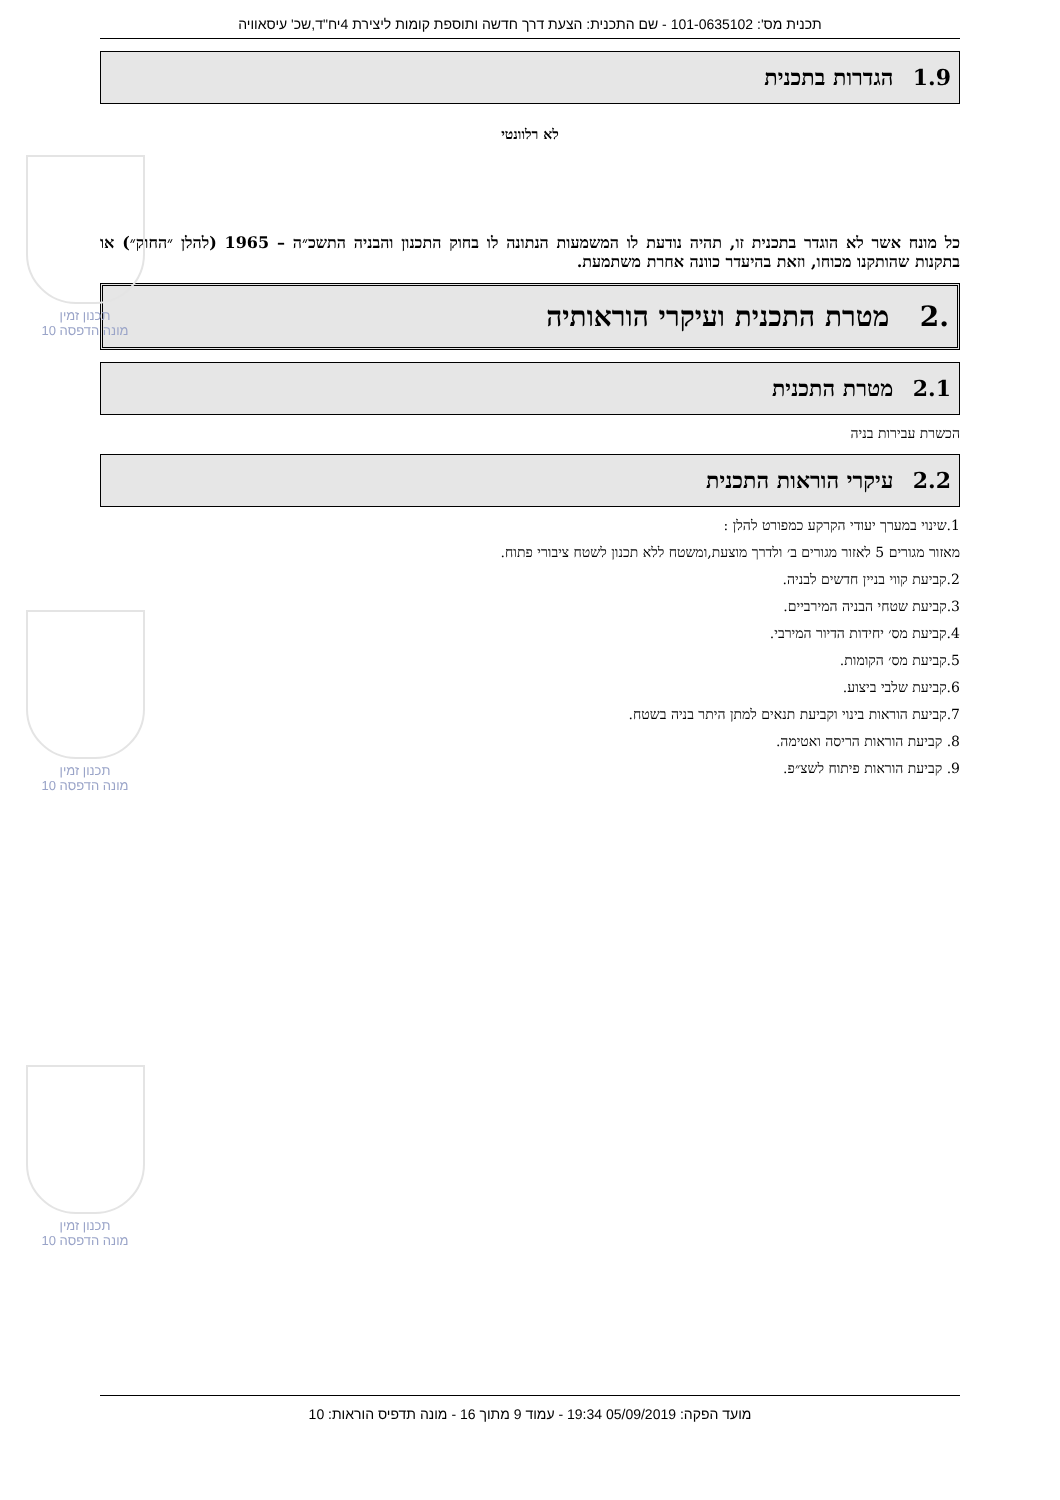תכנון זמין
מונה הדפסה 10
תכנון זמין
מונה הדפסה 10
תכנון זמין
מונה הדפסה 10
תכנית מס': 101-0635102 - שם התכנית: הצעת דרך חדשה ותוספת קומות ליצירת 4יח"ד,שכ' עיסאוויה
1.9 הגדרות בתכנית
לא רלוונטי
כל מונח אשר לא הוגדר בתכנית זו, תהיה נודעת לו המשמעות הנתונה לו בחוק התכנון והבניה התשכ״ה – 1965 (להלן ״החוק״) או בתקנות שהותקנו מכוחו, וזאת בהיעדר כוונה אחרת משתמעת.
.2 מטרת התכנית ועיקרי הוראותיה
2.1 מטרת התכנית
הכשרת עבירות בניה
2.2 עיקרי הוראות התכנית
1.שינוי במערך יעודי הקרקע כמפורט להלן :
מאזור מגורים 5 לאזור מגורים ב׳ ולדרך מוצעת,ומשטח ללא תכנון לשטח ציבורי פתוח.
2.קביעת קווי בניין חדשים לבניה.
3.קביעת שטחי הבניה המירביים.
4.קביעת מס׳ יחידות הדיור המירבי.
5.קביעת מס׳ הקומות.
6.קביעת שלבי ביצוע.
7.קביעת הוראות בינוי וקביעת תנאים למתן היתר בניה בשטח.
8. קביעת הוראות הריסה ואטימה.
9. קביעת הוראות פיתוח לשצ״פ.
מועד הפקה: 05/09/2019 19:34 - עמוד 9 מתוך 16 - מונה תדפיס הוראות: 10